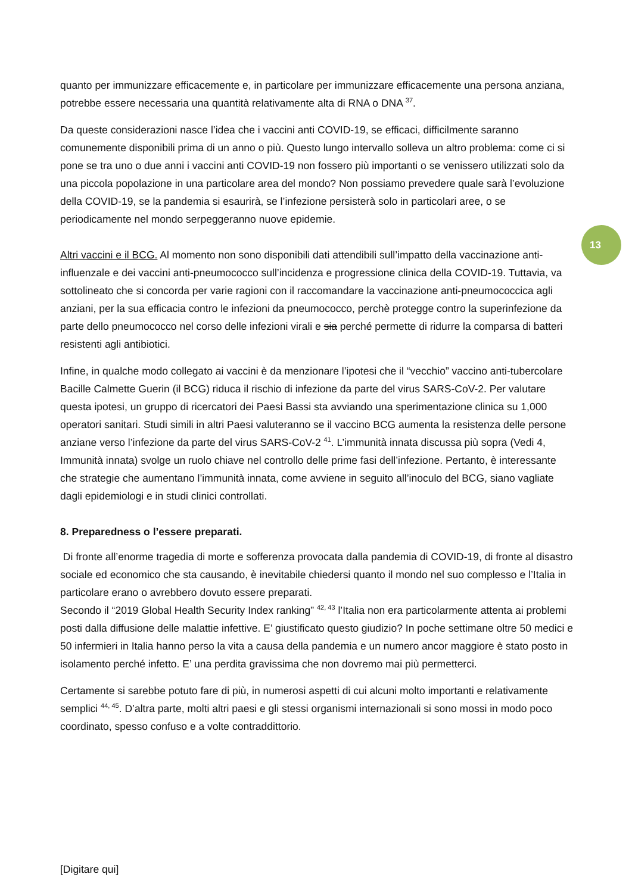13
quanto per immunizzare efficacemente e, in particolare per immunizzare efficacemente una persona anziana, potrebbe essere necessaria una quantità relativamente alta di RNA o DNA <sup>37</sup>.
Da queste considerazioni nasce l’idea che i vaccini anti COVID-19, se efficaci, difficilmente saranno comunemente disponibili prima di un anno o più. Questo lungo intervallo solleva un altro problema: come ci si pone se tra uno o due anni i vaccini anti COVID-19 non fossero più importanti o se venissero utilizzati solo da una piccola popolazione in una particolare area del mondo? Non possiamo prevedere quale sarà l’evoluzione della COVID-19, se la pandemia si esaurirà, se l’infezione persisterà solo in particolari aree, o se periodicamente nel mondo serpeggeranno nuove epidemie.
Altri vaccini e il BCG. Al momento non sono disponibili dati attendibili sull’impatto della vaccinazione anti-influenzale e dei vaccini anti-pneumococco sull’incidenza e progressione clinica della COVID-19. Tuttavia, va sottolineato che si concorda per varie ragioni con il raccomandare la vaccinazione anti-pneumococcica agli anziani, per la sua efficacia contro le infezioni da pneumococco, perchè protegge contro la superinfezione da parte dello pneumococco nel corso delle infezioni virali e sia perché permette di ridurre la comparsa di batteri resistenti agli antibiotici.
Infine, in qualche modo collegato ai vaccini è da menzionare l’ipotesi che il “vecchio” vaccino anti-tubercolare Bacille Calmette Guerin (il BCG) riduca il rischio di infezione da parte del virus SARS-CoV-2. Per valutare questa ipotesi, un gruppo di ricercatori dei Paesi Bassi sta avviando una sperimentazione clinica su 1,000 operatori sanitari. Studi simili in altri Paesi valuteranno se il vaccino BCG aumenta la resistenza delle persone anziane verso l’infezione da parte del virus SARS-CoV-2 <sup>41</sup>. L’immunità innata discussa più sopra (Vedi 4, Immunità innata) svolge un ruolo chiave nel controllo delle prime fasi dell’infezione. Pertanto, è interessante che strategie che aumentano l’immunità innata, come avviene in seguito all’inoculo del BCG, siano vagliate dagli epidemiologi e in studi clinici controllati.
8. Preparedness o l’essere preparati.
Di fronte all’enorme tragedia di morte e sofferenza provocata dalla pandemia di COVID-19, di fronte al disastro sociale ed economico che sta causando, è inevitabile chiedersi quanto il mondo nel suo complesso e l’Italia in particolare erano o avrebbero dovuto essere preparati.
Secondo il “2019 Global Health Security Index ranking” <sup>42, 43</sup> l’Italia non era particolarmente attenta ai problemi posti dalla diffusione delle malattie infettive. E’ giustificato questo giudizio? In poche settimane oltre 50 medici e 50 infermieri in Italia hanno perso la vita a causa della pandemia e un numero ancor maggiore è stato posto in isolamento perché infetto. E’ una perdita gravissima che non dovremo mai più permetterci.
Certamente si sarebbe potuto fare di più, in numerosi aspetti di cui alcuni molto importanti e relativamente semplici <sup>44, 45</sup>. D’altra parte, molti altri paesi e gli stessi organismi internazionali si sono mossi in modo poco coordinato, spesso confuso e a volte contraddittorio.
[Digitare qui]